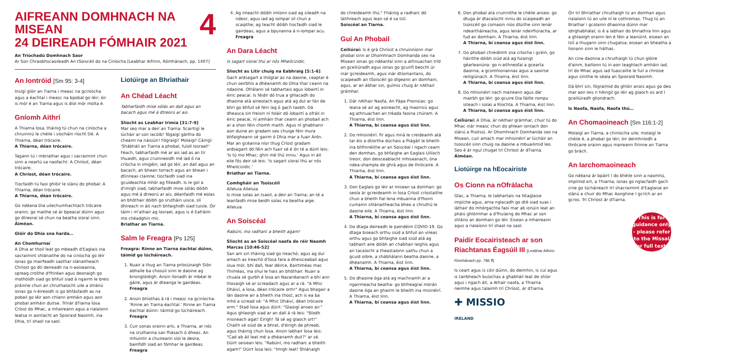4
AIFREANN DOMHNACH NA MISEAN
24 DEIREADH FÓMHAIR 2021
An Tríochadú Domhnach Saor
Ar Son Chraobhscaoileadh An tSoiscéil do na Ciníocha [Leabhar Aifrinn, Rómhánach, pp. 1407]
An Iontróid [Sm 95: 3-4]
Insígí glóir an Tiarna i measc na gciníocha agus a éachtaí i measc na bpobal go léir; óir is mór é an Tiarna agus is díol mór molta é.
Gníomh Aithrí
A Thiarna Íosa, tháinig tú chun na ciníocha a chruinniú le chéile i síocháin ríocht Dé. A Thiarna, déan trócaire.
A Thiarna, déan trócaire.
Tagann tú i mbriathar agus i sacraimint chun sinn a neartú sa naofacht: A Chríost, déan trócaire.
A Chríost, déan trócaire.
Tiocfaidh tú faoi ghlóir le slánú do phobal: A Thiarna, déan trócaire.
A Thiarna, déan trócaire.
Go ndéana Dia uilechumhachtach trócaire orainn, go maithe sé ár bpeacaí dúinn agus go dtreoraí sé chun na beatha síoraí sinn. Áiméan.
Glóir do Dhia sna harda…
An Chomhurnaí
A Dhia ar thoil leat go mbeadh d'Eaglais ina sacraimint shlánaithe do na ciníocha go léir ionas go mairfeadh saothar slánaitheach Chríost go dtí deireadh na n-aoiseanna, spreag croíthe d'fhiréan agus deonaigh go mothóidh siad go bhfuil siad á ngairm le breis práinne chun an chruthaíocht uile a shlánú ionas go n-éireoidh is go bhfásfaidh as na pobail go léir aon chlann amháin agus aon phobal amháin duitse. Trínár dTiarna Íosa Críost do Mhac, a mhaireann agus a rialaíonn leatsa in aontacht an Spioraid Naoimh, ina Dhia, trí shaol na saol.
Liotúirge an Bhriathair
An Chéad Léacht
Tabharfaidh mise sólás an dall agus an bacach agus mé á dtreorú ar ais.
Sliocht as Leabhar Irimia [31:7-9]
Mar seo mar a deir an Tiarna: Scairtigí le lúcháir ar son Iacóib! Tógaigí gártha do cheann na náisiún! Fógraígí! Molaigí! Cáirigí: 'Shábháil an Tiarna a phobal, fuíoll Iosrael!' Féach, tabharfaidh mé ar ais iad as an tír thuaidh, agus cruinneoidh mé iad ó na críocha in imigéin; iad go léir, an dall agus an bacach, an bhean torrach agus an bhean i dtinneas clainne; tiocfaidh siad ina gcuideachta mhór ag filleadh. Is le gol a d'imigh siad, tabharfaidh mise sólás dóibh agus mé á dtreorú ar ais; déanfaidh mé eolas an bhóthair dóibh go srutháin uisce, slí dhíreach in áit nach bhfaighidh siad tuisle. Óir táim i m'athair ag Iosrael, agus is é Eafráim mo chéadghin mic.
Briathar an Tiarna.
Salm le Freagra [Ps 125]
Freagra: Rinne an Tiarna éachtaí dúinn, táimid go lúcháireach.
1. Nuair a thug an Tiarna príosúnaigh Síón abhaile ba chosúil sinn le daoine ag brionglóidigh. Ansin líonadh ár mbéal le gáire, agus ár dteanga le gairdeas. Freagra
2. Ansin bhíothas á rá i measc na gciníocha: 'Rinne an Tiarna éachtaí.' Rinne an Tiarna éachtaí dúinn: táimid go lúcháireach. Freagra
3. Cuir sonas orainn arís, a Thiarna, ar nós na sruthanna san fhásach ó dheas. An mhuintir a chuireann síol le deora, bainfidh siad an fómhar le gairdeas. Freagra
4. Ag imeacht dóibh imíonn siad ag sileadh na ndeor, agus iad ag iompar síl chun a scaipthe; ag teacht dóibh tiocfaidh siad le gairdeas, agus a bpunanna á n-iompar acu. Freagra
An Dara Léacht
Is sagart síoraí thú ar nós Mheilcizidic.
Sliocht as Litir chuig na Eabhraig [5:1-6]
Gach ardsagart a thógtar as na daoine, ceaptar é chun seirbhís a dhéanamh do Dhia thar ceann na ndaoine. Ofrálann sé tabhartais agus íobairtí in éiric peacaí. Is féidir dó trua a ghlacadh do dhaoine atá aineolach agus atá ag dul ar fán de bhrí go bhfuil sé féin lag ó gach taobh. Dá dheasca sin freisin ní foláir dó íobairtí a ofráil in éiric peacaí, ní amháin thar ceann an phobail ach ar a shon féin chomh maith. Agus ní ghabhann aon duine an gradam seo chuige féin mura bhfaigheann sé gairm ó Dhia mar a fuair Árón. Mar an gcéanna níor thug Críost gradam ardsagairt dó féin ach fuair sé é ón té a dúirt leis: 'Is tú mo Mhac; ghin mé thú inniu.' Agus in áit eile fós deir sé leis: 'Is sagart síoraí thú ar nós Mheilcizidic.'
Briathar an Tiarna.
Comhgháir an Tsoiscéil
Alleluia Alleluia
Is mise solas an tsaoil, a deir an Tiarna; an té a leanfaidh mise beidh solas na beatha aige. Alleluia
An Soiscéal
Rabúní, mo radharc a bheith agam!
Sliocht as an Soiscéal naofa de réir Naomh Marcas [10:46-52]
San am sin tháinig siad go Ireachó; agus ag dul amach as Ireachó d'Íosa fara a dheisceabail agus slua mór, bhí dall, fear déirce, Bairtiméas mac Thiméas, ina shuí le hais an bhóthair. Nuair a chuala sé gurbh é Íosa an Nazairéanach a bhí ann thosaigh sé ar screadach agus ar a rá: "A Mhic Dháiví, a Íosa, déan trócaire orm!" Agus bhagair a lán daoine air a bheith ina thost, ach is ea ba mhó a scread sé: "A Mhic Dháiví, déan trócaire orm." Stad Íosa agus dúirt: "Glaoigí anseo air." Agus ghlaoigh siad ar an dall á rá leis: "Bíodh misneach agat! Éirigh! Tá sé ag glaoch ort!" Chaith sé siúd de a bhrat, d'éirigh de phreab, agus tháinig chun Íosa. Ansin labhair Íosa leis: "Cad ab áil leat mé a dhéanamh duit?" ar sé. Dúirt seisean leis: "Rabúní, mo radharc a bheith agam!" Dúirt Íosa leis: "Imigh leat! Shlánaigh
do chreideamh thú." Fháinig a radharc dó láithreach agus lean sé é sa tslí.
Soiscéal an Tiarna.
Guí An Phobail
Ceiliúraí: Is é grá Chríost a chruinníonn mar phobal sinn ar Dhomhnach Domhanda seo na Misean ionas go ndéanfaí sinn a athnuachan tríd an gceiliúradh agus ionas go gcuirfí beocht úr inár gcreideamh, agus inár dtiomantans, do scaipeadh an tSoiscéil go dígeann an domhain, agus, ar an ábhar sin, guímis chuig ár nAthair grámhar.
1. Dár nAthair Naofa, An Pápa Proinsias: go leana sé air ag aoireacht, ag maoirsiú agus ag athnuachan an tréada faoina chúram. A Thiarna, éist linn.
A Thiarna, bí ceansa agus éist linn.
2. Do mhisinéirí: fir agus mná le creideamh atá tar éis a dtiortha dúchais a fhágáil le bheith ina bhfinnéithe ar an Soiscéal i ngach cearn den domhan, go bhfaighe an Eaglais Uilíoch treoir, don deisceablacht mhiseanach, óna ndea-shampla de ghrá agus de thrócaire. A Thiarna, éist linn.
A Thiarna, bí ceansa agus éist linn.
3. Don Eaglais go léir ar misean sa domhan: go seola ár gcreideamh in Íosa Críost críostaithe chun a bheith fial lena mbuanna d'fhonn cumainn shlánaitheacha bheo a chruthú le daoine eile. A Thiarna, éist linn.
A Thiarna, bí ceansa agus éist linn.
4. Do dtaga deireadh le paindéim COVID-19. Go dtaga biseach orthu siúd a bhfuil an víreas orthu agus go bhfaighe siad siúd atá ag tabhairt aire dóibh an chabhair leighis agus an tacaíocht a theastaíonn uathu chun a gcuid oibre, a shábhálann beatha daoine, a dhéanamh. A Thiarna, éist linn.
A Thiarna, bí ceansa agus éist linn.
5. Do dhaoine óga atá ag machnamh ar a ngairmeacha beatha: go bhfreagraí mórán daoine óga an ghairm le bheith ina misinéirí. A Thiarna, éist linn.
A Thiarna, bí ceansa agus éist linn.
6. Don phobal atá cruinnithe le chéile anseo: go dtuga ár dtacaíocht inniu do scaipeadh an tsoiscéil go comaoin níos dlúithe sinn lenár ndeartháireacha, agus lenár ndeirfiúracha, ar fud an domhain. A Thiarna, éist linn.
A Thiarna, bí ceansa agus éist linn.
7. Do phobail chreidimh sna críocha i gcéin, go háirithe dóibh siúd atá ag fulaingt géarleanúna: go n-aithneofaí a gcearta daonna, a gcomhionannas agus a saoirse reiligiúnach. A Thiarna, éist linn.
A Thiarna, bí ceansa agus éist linn.
8. Do mhisinéirí nach maireann agus dár mairbh go léir: go gcuire Dia fáilte rompu isteach i solas a Ríochta. A Thiarna, éist linn.
A Thiarna, bí ceansa agus éist linn.
Ceiliúraí: A Dhia, ár nAthair grámhar, chuir tú do Mhac inár measc chun do phlean iontach don slánú a fhoilsiú. Ar Dhomhnach Domhanda seo na Misean, cuir amach mar mhisinéirí ar lúcháir an tsoiscéil sinn chuig na daoine a mbuailimid leo. Seo é ár nguí chugat trí Chríost ár dTiarna.
Áiméan.
Liotúirge na hEocairiste
Os Cionn na nOfrálacha
Glac, a Thiarna, le tabhartais na hEaglaise impíche agus, arna nglacadh go dté siad suas i láthair do mhórgachta faoi mar ab ionúin leat an pháis ghlórmhar a d'fhulaing do Mhac ar son shlánú an domhain go léir. Eisean a mhaireann agus a rialaíonn trí shaol na saol.
Paidir Eocairisteach ar son Riachtanas Éagsúil III [Leabhar Aifrinn Rómhánach pp. 786 ff]
Is ceart agus is cóir dúinn, do deimhin, is cuí agus is tairbheach buíochas a ghabháil leat de shíor agus i ngach áit, a Athair naofa, a Thiarna neimhe agus talaimh trí Chríost, ár dTiarna.
✚ MISSIO
IRELAND
Óir trí Bhriathar chruthaigh tú an domhan agus rialaíonn tú an uile ní le cothromas. Thug tú an Briathar i gcolainn dhaonna dúinn mar idirghabhálaí; is é a labhair do bhriathra linn agus a ghlaoigh orainn len é féin a leanúint. eisean an tslí a thugann sinn chugatsa; eisean an bheatha a líonann sinn le háthas.
An cine daonna a chruthaigh tú chun glóire d'ainm, bailíonn tú in aon teaghlach amháin iad, trí do Mhac agus iad fuascailte le fuil a chroise agus sínithe le séala an Spioraid Naoimh.
Dá bhrí sin, fógraímid do ghlóir anois agus go deo mar aon leis n hAingil go léir ag glaoch os ard I gceiliúradh gliondrach:
Is Naofa, Naofa, Naofa thú…
An Chomaoineach [Sm 116:1-2]
Molaigí an Tiarna, a chiníocha uile; molaigí le chéile é, a phobal go léir; óir deimhníodh a thrócaire orainn agus maireann fírinne an Tiarna go brách.
An Iarchomaoineach
Go ndéana ár bpáirt I do bhéile sinn a naomhú, impímid ort, a Thiarna, ionas go nglacfaidh gach cine go lúcháireach trí shacraimint d'Eaglaise an slánú a chuir do Mhac Aonghine I gcrích ar an gcros. Trí Chríost ár dTiarna.
This is for guidance only - please refer to the Missal for full texts